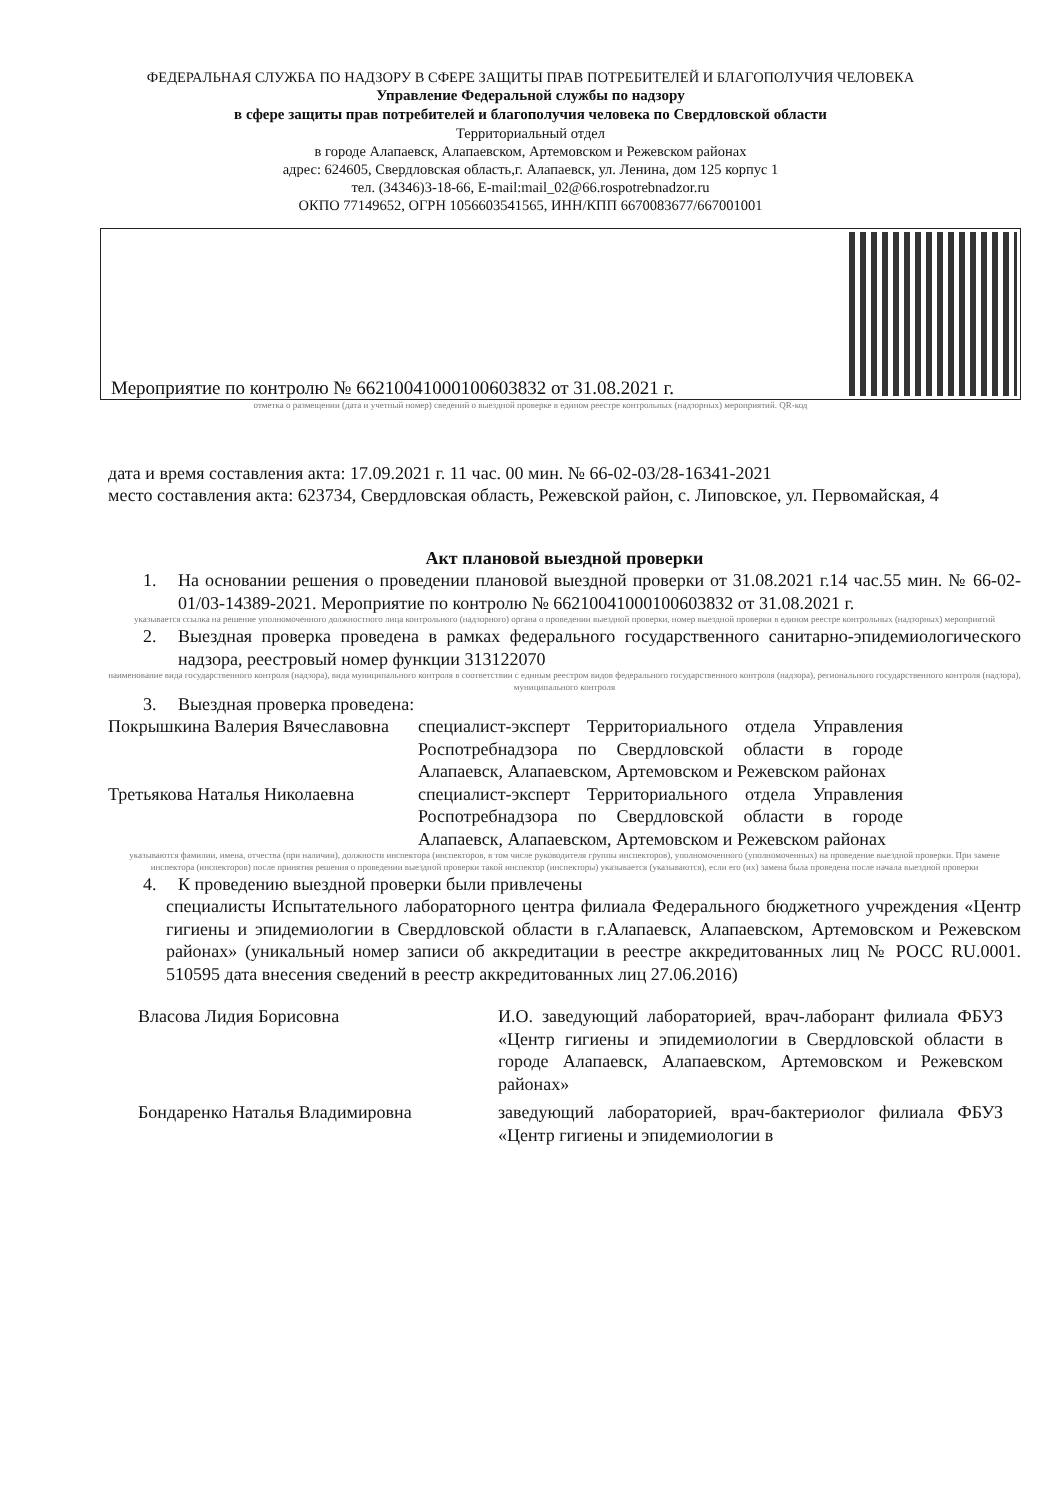ФЕДЕРАЛЬНАЯ СЛУЖБА ПО НАДЗОРУ В СФЕРЕ ЗАЩИТЫ ПРАВ ПОТРЕБИТЕЛЕЙ И БЛАГОПОЛУЧИЯ ЧЕЛОВЕКА
Управление Федеральной службы по надзору
в сфере защиты прав потребителей и благополучия человека по Свердловской области
Территориальный отдел
в городе Алапаевск, Алапаевском, Артемовском и Режевском районах
адрес: 624605, Свердловская область,г. Алапаевск, ул. Ленина, дом 125 корпус 1
тел. (34346)3-18-66, E-mail:mail_02@66.rospotrebnadzor.ru
ОКПО 77149652, ОГРН 1056603541565, ИНН/КПП 6670083677/667001001
Мероприятие по контролю № 66210041000100603832 от 31.08.2021 г.
отметка о размещении (дата и учетный номер) сведений о выездной проверке в едином реестре контрольных (надзорных) мероприятий. QR-код
дата и время составления акта: 17.09.2021 г. 11 час. 00 мин. № 66-02-03/28-16341-2021
место составления акта: 623734, Свердловская область, Режевской район, с. Липовское, ул. Первомайская, 4
Акт плановой выездной проверки
1. На основании решения о проведении плановой выездной проверки от 31.08.2021 г.14 час.55 мин. № 66-02-01/03-14389-2021. Мероприятие по контролю № 66210041000100603832 от 31.08.2021 г.
указывается ссылка на решение уполномоченного должностного лица контрольного (надзорного) органа о проведении выездной проверки, номер выездной проверки в едином реестре контрольных (надзорных) мероприятий
2. Выездная проверка проведена в рамках федерального государственного санитарно-эпидемиологического надзора, реестровый номер функции 313122070
наименование вида государственного контроля (надзора), вида муниципального контроля в соответствии с единым реестром видов федерального государственного контроля (надзора), регионального государственного контроля (надзора), муниципального контроля
3. Выездная проверка проведена:
Покрышкина Валерия Вячеславовна
специалист-эксперт Территориального отдела Управления Роспотребнадзора по Свердловской области в городе Алапаевск, Алапаевском, Артемовском и Режевском районах
Третьякова Наталья Николаевна
специалист-эксперт Территориального отдела Управления Роспотребнадзора по Свердловской области в городе Алапаевск, Алапаевском, Артемовском и Режевском районах
указываются фамилии, имена, отчества (при наличии), должности инспектора (инспекторов, в том числе руководителя группы инспекторов), уполномоченного (уполномоченных) на проведение выездной проверки. При замене инспектора (инспекторов) после принятия решения о проведении выездной проверки такой инспектор (инспекторы) указывается (указываются), если его (их) замена была проведена после начала выездной проверки
4. К проведению выездной проверки были привлечены
специалисты Испытательного лабораторного центра филиала Федерального бюджетного учреждения «Центр гигиены и эпидемиологии в Свердловской области в г.Алапаевск, Алапаевском, Артемовском и Режевском районах» (уникальный номер записи об аккредитации в реестре аккредитованных лиц № РОСС RU.0001. 510595 дата внесения сведений в реестр аккредитованных лиц 27.06.2016)
Власова Лидия Борисовна И.О. заведующий лабораторией, врач-лаборант филиала ФБУЗ «Центр гигиены и эпидемиологии в Свердловской области в городе Алапаевск, Алапаевском, Артемовском и Режевском районах»
Бондаренко Наталья Владимировна заведующий лабораторией, врач-бактериолог филиала ФБУЗ «Центр гигиены и эпидемиологии в